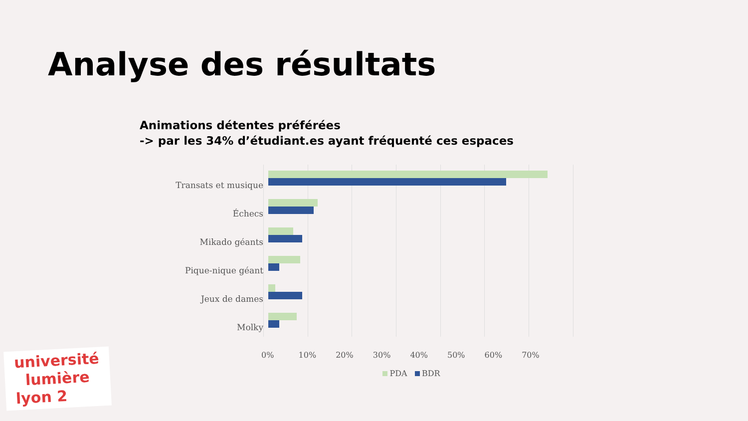Analyse des résultats
Animations détentes préférées
-> par les 34% d’étudiant.es ayant fréquenté ces espaces
Transats et musique
Échecs
Mikado géants
Pique-nique géant
Jeux de dames
Molky
0% 10% 20% 30% 40% 50% 60% 70%
PDA BDR
université
lumière
lyon 2